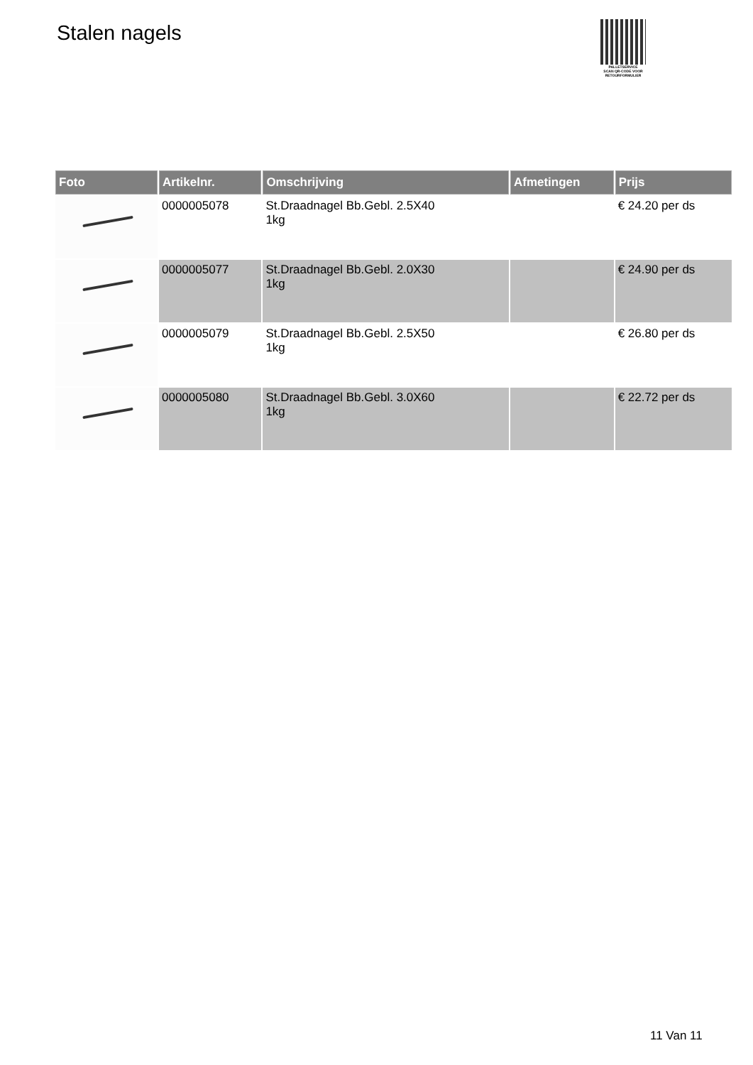Stalen nagels
PALLETSERVICE
SCAN QR-CODE VOOR
RETOURFORMULIER
| Foto | Artikelnr. | Omschrijving | Afmetingen | Prijs |
| --- | --- | --- | --- | --- |
| | 0000005078 | St.Draadnagel Bb.Gebl. 2.5X40 1kg | | € 24.20 per ds |
| | 0000005077 | St.Draadnagel Bb.Gebl. 2.0X30 1kg | | € 24.90 per ds |
| | 0000005079 | St.Draadnagel Bb.Gebl. 2.5X50 1kg | | € 26.80 per ds |
| | 0000005080 | St.Draadnagel Bb.Gebl. 3.0X60 1kg | | € 22.72 per ds |
11 Van 11